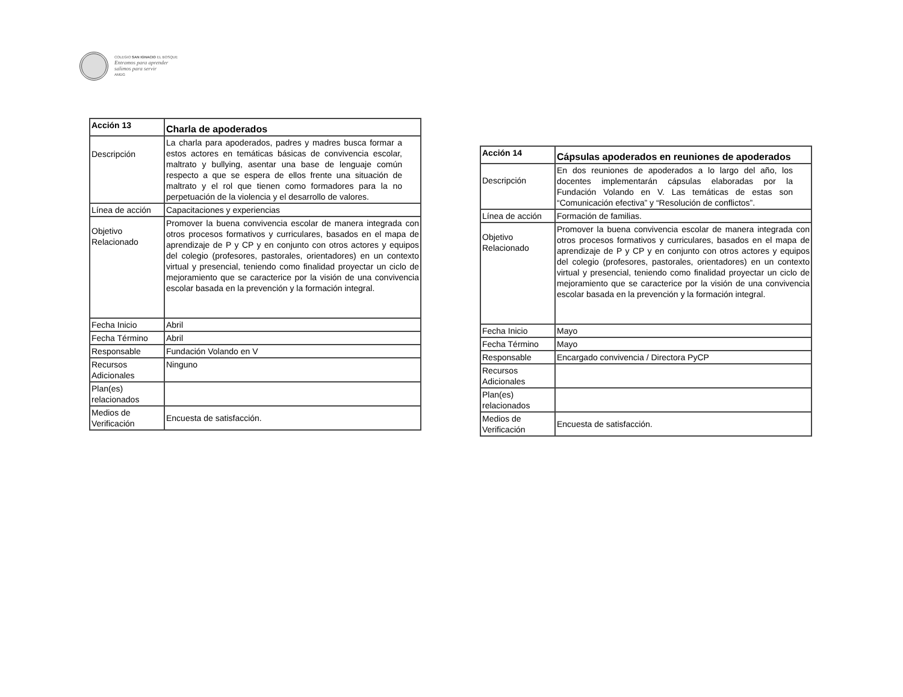COLEGIO SAN IGNACIO EL BOSQUE
Entramos para aprender
salimos para servir
AMDG
| Acción 13 | Charla de apoderados |
| Descripción | La charla para apoderados, padres y madres busca formar a estos actores en temáticas básicas de convivencia escolar, maltrato y bullying, asentar una base de lenguaje común respecto a que se espera de ellos frente una situación de maltrato y el rol que tienen como formadores para la no perpetuación de la violencia y el desarrollo de valores. |
| Línea de acción | Capacitaciones y experiencias |
| Objetivo Relacionado | Promover la buena convivencia escolar de manera integrada con otros procesos formativos y curriculares, basados en el mapa de aprendizaje de P y CP y en conjunto con otros actores y equipos del colegio (profesores, pastorales, orientadores) en un contexto virtual y presencial, teniendo como finalidad proyectar un ciclo de mejoramiento que se caracterice por la visión de una convivencia escolar basada en la prevención y la formación integral. |
| Fecha Inicio | Abril |
| Fecha Término | Abril |
| Responsable | Fundación Volando en V |
| Recursos Adicionales | Ninguno |
| Plan(es) relacionados | |
| Medios de Verificación | Encuesta de satisfacción. |
| Acción 14 | Cápsulas apoderados en reuniones de apoderados |
| Descripción | En dos reuniones de apoderados a lo largo del año, los docentes implementarán cápsulas elaboradas por la Fundación Volando en V. Las temáticas de estas son “Comunicación efectiva” y “Resolución de conflictos”. |
| Línea de acción | Formación de familias. |
| Objetivo Relacionado | Promover la buena convivencia escolar de manera integrada con otros procesos formativos y curriculares, basados en el mapa de aprendizaje de P y CP y en conjunto con otros actores y equipos del colegio (profesores, pastorales, orientadores) en un contexto virtual y presencial, teniendo como finalidad proyectar un ciclo de mejoramiento que se caracterice por la visión de una convivencia escolar basada en la prevención y la formación integral. |
| Fecha Inicio | Mayo |
| Fecha Término | Mayo |
| Responsable | Encargado convivencia / Directora PyCP |
| Recursos Adicionales | |
| Plan(es) relacionados | |
| Medios de Verificación | Encuesta de satisfacción. |